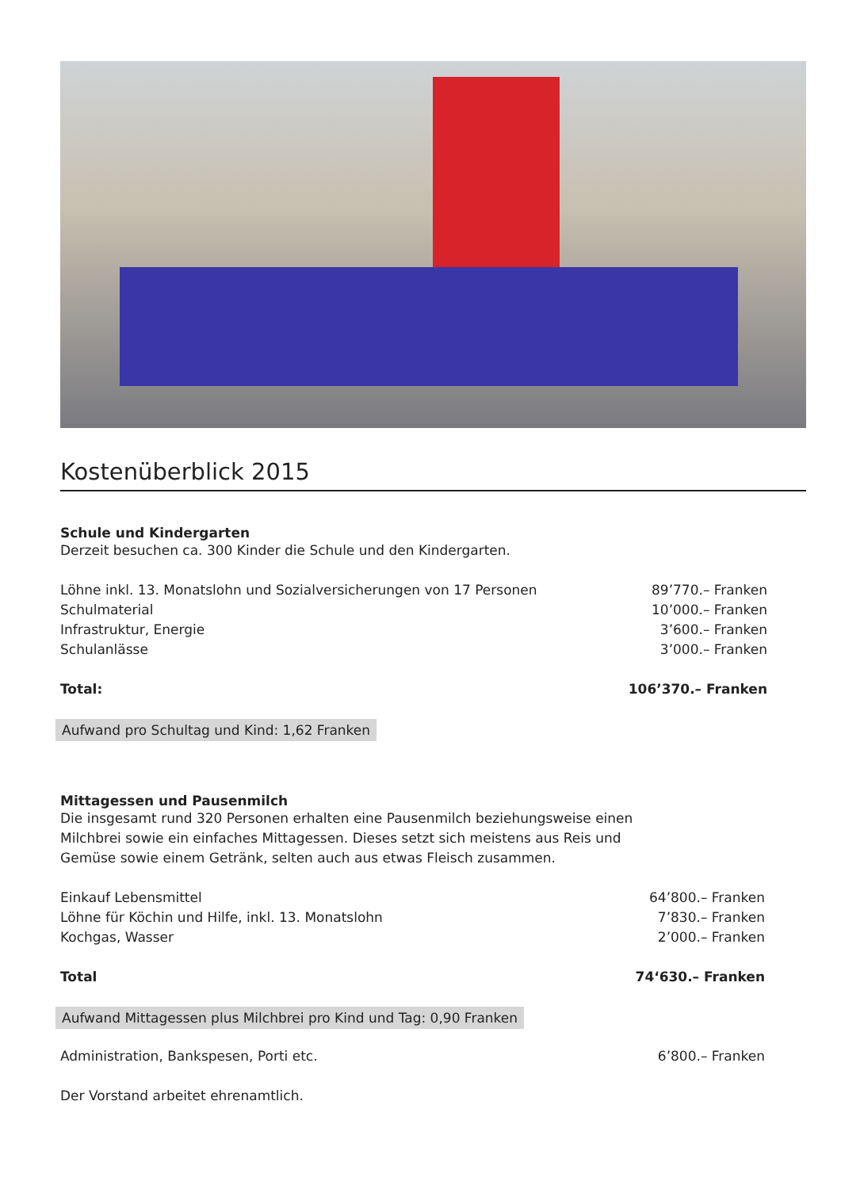Kostenüberblick 2015
Schule und Kindergarten
Derzeit besuchen ca. 300 Kinder die Schule und den Kindergarten.
| Löhne inkl. 13. Monatslohn und Sozialversicherungen von 17 Personen | 89’770.– Franken |
| Schulmaterial | 10’000.– Franken |
| Infrastruktur, Energie | 3’600.– Franken |
| Schulanlässe | 3’000.– Franken |
| Total: | 106’370.– Franken |
Aufwand pro Schultag und Kind: 1,62 Franken
Mittagessen und Pausenmilch
Die insgesamt rund 320 Personen erhalten eine Pausenmilch beziehungsweise einen
Milchbrei sowie ein einfaches Mittagessen. Dieses setzt sich meistens aus Reis und
Gemüse sowie einem Getränk, selten auch aus etwas Fleisch zusammen.
| Einkauf Lebensmittel | 64’800.– Franken |
| Löhne für Köchin und Hilfe, inkl. 13. Monatslohn | 7’830.– Franken |
| Kochgas, Wasser | 2’000.– Franken |
| Total | 74‘630.– Franken |
Aufwand Mittagessen plus Milchbrei pro Kind und Tag: 0,90 Franken
| Administration, Bankspesen, Porti etc. | 6’800.– Franken |
Der Vorstand arbeitet ehrenamtlich.